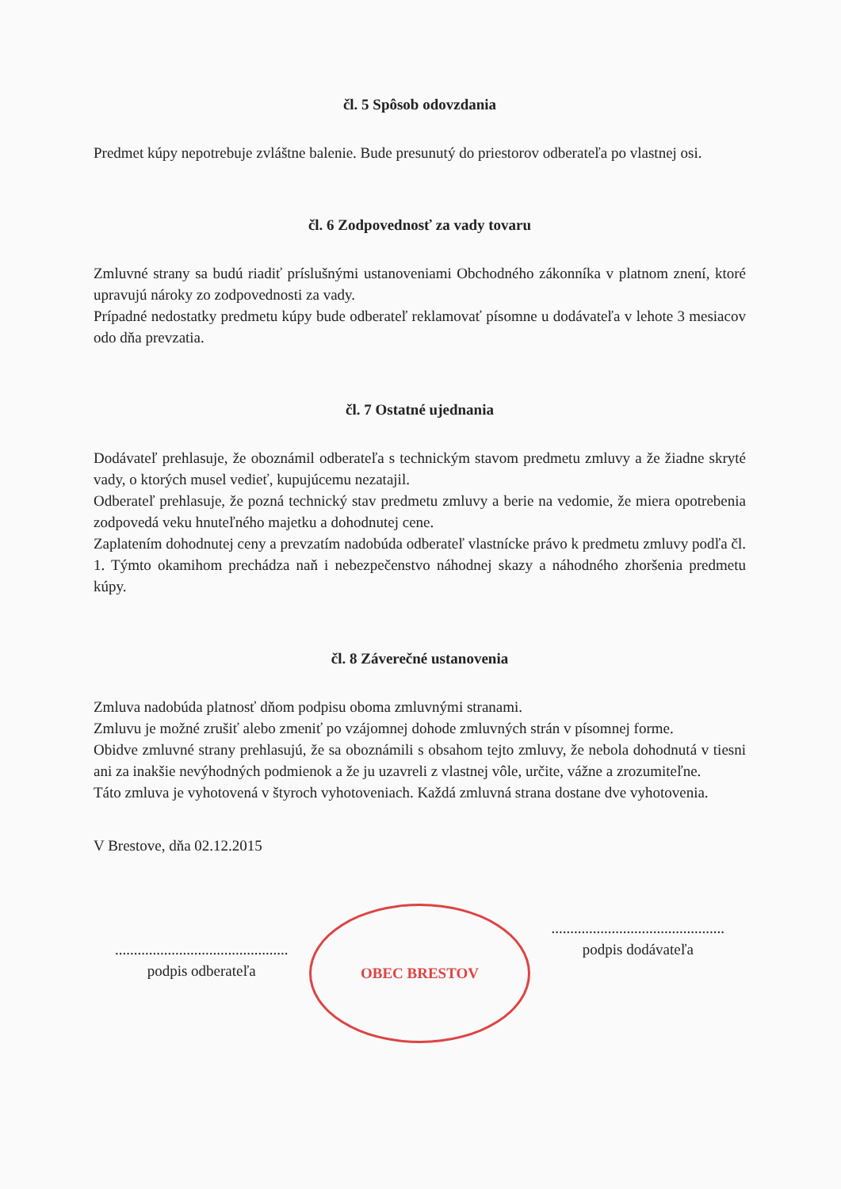čl. 5 Spôsob odovzdania
Predmet kúpy nepotrebuje zvláštne balenie. Bude presunutý do priestorov odberateľa po vlastnej osi.
čl. 6 Zodpovednosť za vady tovaru
Zmluvné strany sa budú riadiť príslušnými ustanoveniami Obchodného zákonníka v platnom znení, ktoré upravujú nároky zo zodpovednosti za vady.
Prípadné nedostatky predmetu kúpy bude odberateľ reklamovať písomne u dodávateľa v lehote 3 mesiacov odo dňa prevzatia.
čl. 7 Ostatné ujednania
Dodávateľ prehlasuje, že oboznámil odberateľa s technickým stavom predmetu zmluvy a že žiadne skryté vady, o ktorých musel vedieť, kupujúcemu nezatajil.
Odberateľ prehlasuje, že pozná technický stav predmetu zmluvy a berie na vedomie, že miera opotrebenia zodpovedá veku hnuteľného majetku a dohodnutej cene.
Zaplatením dohodnutej ceny a prevzatím nadobúda odberateľ vlastnícke právo k predmetu zmluvy podľa čl. 1. Týmto okamihom prechádza naň i nebezpečenstvo náhodnej skazy a náhodného zhoršenia predmetu kúpy.
čl. 8 Záverečné ustanovenia
Zmluva nadobúda platnosť dňom podpisu oboma zmluvnými stranami.
Zmluvu je možné zrušiť alebo zmeniť po vzájomnej dohode zmluvných strán v písomnej forme.
Obidve zmluvné strany prehlasujú, že sa oboznámili s obsahom tejto zmluvy, že nebola dohodnutá v tiesni ani za inakšie nevýhodných podmienok a že ju uzavreli z vlastnej vôle, určite, vážne a zrozumiteľne.
Táto zmluva je vyhotovená v štyroch vyhotoveniach. Každá zmluvná strana dostane dve vyhotovenia.
V Brestove, dňa 02.12.2015
..............................................
podpis odberateľa
OBEC BRESTOV
..............................................
podpis dodávateľa